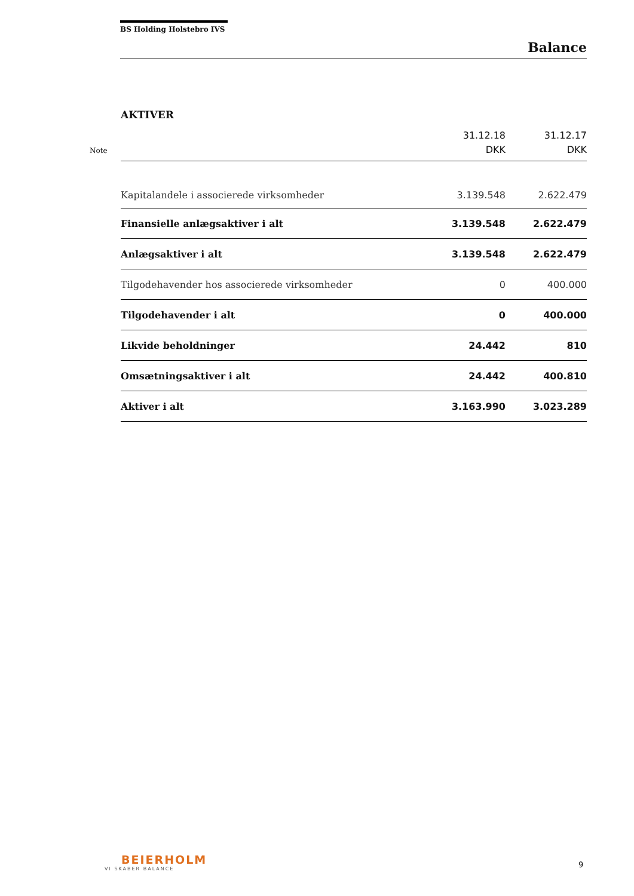BS Holding Holstebro IVS
Balance
AKTIVER
| Note | | 31.12.18 DKK | 31.12.17 DKK |
| --- | --- | --- | --- |
| | Kapitalandele i associerede virksomheder | 3.139.548 | 2.622.479 |
| | Finansielle anlægsaktiver i alt | 3.139.548 | 2.622.479 |
| | Anlægsaktiver i alt | 3.139.548 | 2.622.479 |
| | Tilgodehavender hos associerede virksomheder | 0 | 400.000 |
| | Tilgodehavender i alt | 0 | 400.000 |
| | Likvide beholdninger | 24.442 | 810 |
| | Omsætningsaktiver i alt | 24.442 | 400.810 |
| | Aktiver i alt | 3.163.990 | 3.023.289 |
BEIERHOLM
VI SKABER BALANCE
9